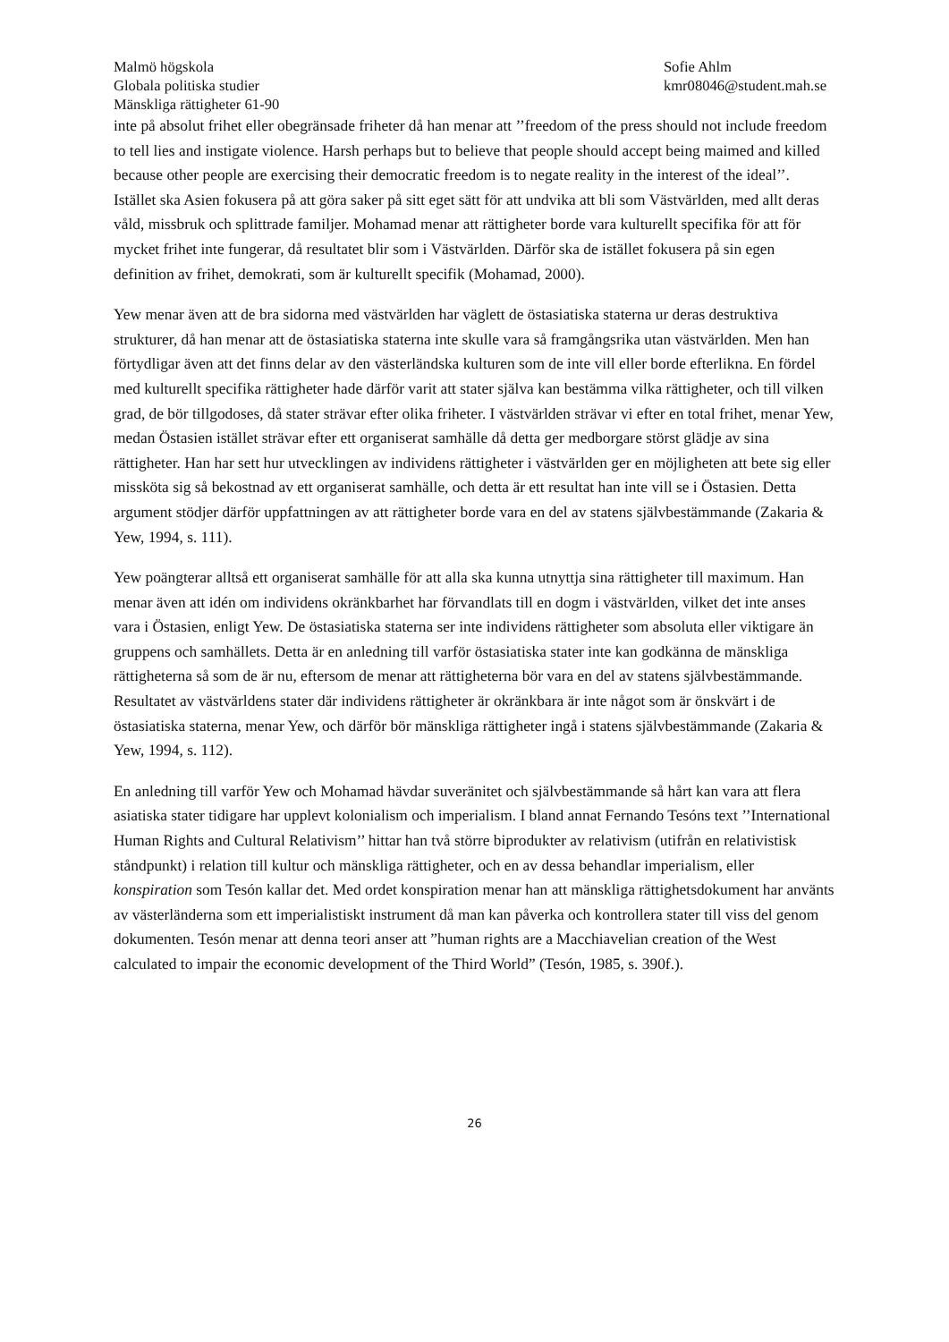Malmö högskola
Globala politiska studier
Mänskliga rättigheter 61-90
Sofie Ahlm
kmr08046@student.mah.se
inte på absolut frihet eller obegränsade friheter då han menar att ’’freedom of the press should not include freedom to tell lies and instigate violence. Harsh perhaps but to believe that people should accept being maimed and killed because other people are exercising their democratic freedom is to negate reality in the interest of the ideal’’. Istället ska Asien fokusera på att göra saker på sitt eget sätt för att undvika att bli som Västvärlden, med allt deras våld, missbruk och splittrade familjer. Mohamad menar att rättigheter borde vara kulturellt specifika för att för mycket frihet inte fungerar, då resultatet blir som i Västvärlden. Därför ska de istället fokusera på sin egen definition av frihet, demokrati, som är kulturellt specifik (Mohamad, 2000).
Yew menar även att de bra sidorna med västvärlden har väglett de östasiatiska staterna ur deras destruktiva strukturer, då han menar att de östasiatiska staterna inte skulle vara så framgångsrika utan västvärlden. Men han förtydligar även att det finns delar av den västerländska kulturen som de inte vill eller borde efterlikna. En fördel med kulturellt specifika rättigheter hade därför varit att stater själva kan bestämma vilka rättigheter, och till vilken grad, de bör tillgodoses, då stater strävar efter olika friheter. I västvärlden strävar vi efter en total frihet, menar Yew, medan Östasien istället strävar efter ett organiserat samhälle då detta ger medborgare störst glädje av sina rättigheter. Han har sett hur utvecklingen av individens rättigheter i västvärlden ger en möjligheten att bete sig eller missköta sig så bekostnad av ett organiserat samhälle, och detta är ett resultat han inte vill se i Östasien. Detta argument stödjer därför uppfattningen av att rättigheter borde vara en del av statens självbestämmande (Zakaria & Yew, 1994, s. 111).
Yew poängterar alltså ett organiserat samhälle för att alla ska kunna utnyttja sina rättigheter till maximum. Han menar även att idén om individens okränkbarhet har förvandlats till en dogm i västvärlden, vilket det inte anses vara i Östasien, enligt Yew. De östasiatiska staterna ser inte individens rättigheter som absoluta eller viktigare än gruppens och samhällets. Detta är en anledning till varför östasiatiska stater inte kan godkänna de mänskliga rättigheterna så som de är nu, eftersom de menar att rättigheterna bör vara en del av statens självbestämmande. Resultatet av västvärldens stater där individens rättigheter är okränkbara är inte något som är önskvärt i de östasiatiska staterna, menar Yew, och därför bör mänskliga rättigheter ingå i statens självbestämmande (Zakaria & Yew, 1994, s. 112).
En anledning till varför Yew och Mohamad hävdar suveränitet och självbestämmande så hårt kan vara att flera asiatiska stater tidigare har upplevt kolonialism och imperialism. I bland annat Fernando Tesóns text ’’International Human Rights and Cultural Relativism’’ hittar han två större biprodukter av relativism (utifrån en relativistisk ståndpunkt) i relation till kultur och mänskliga rättigheter, och en av dessa behandlar imperialism, eller konspiration som Tesón kallar det. Med ordet konspiration menar han att mänskliga rättighetsdokument har använts av västerländerna som ett imperialistiskt instrument då man kan påverka och kontrollera stater till viss del genom dokumenten. Tesón menar att denna teori anser att ”human rights are a Macchiavelian creation of the West calculated to impair the economic development of the Third World” (Tesón, 1985, s. 390f.).
26